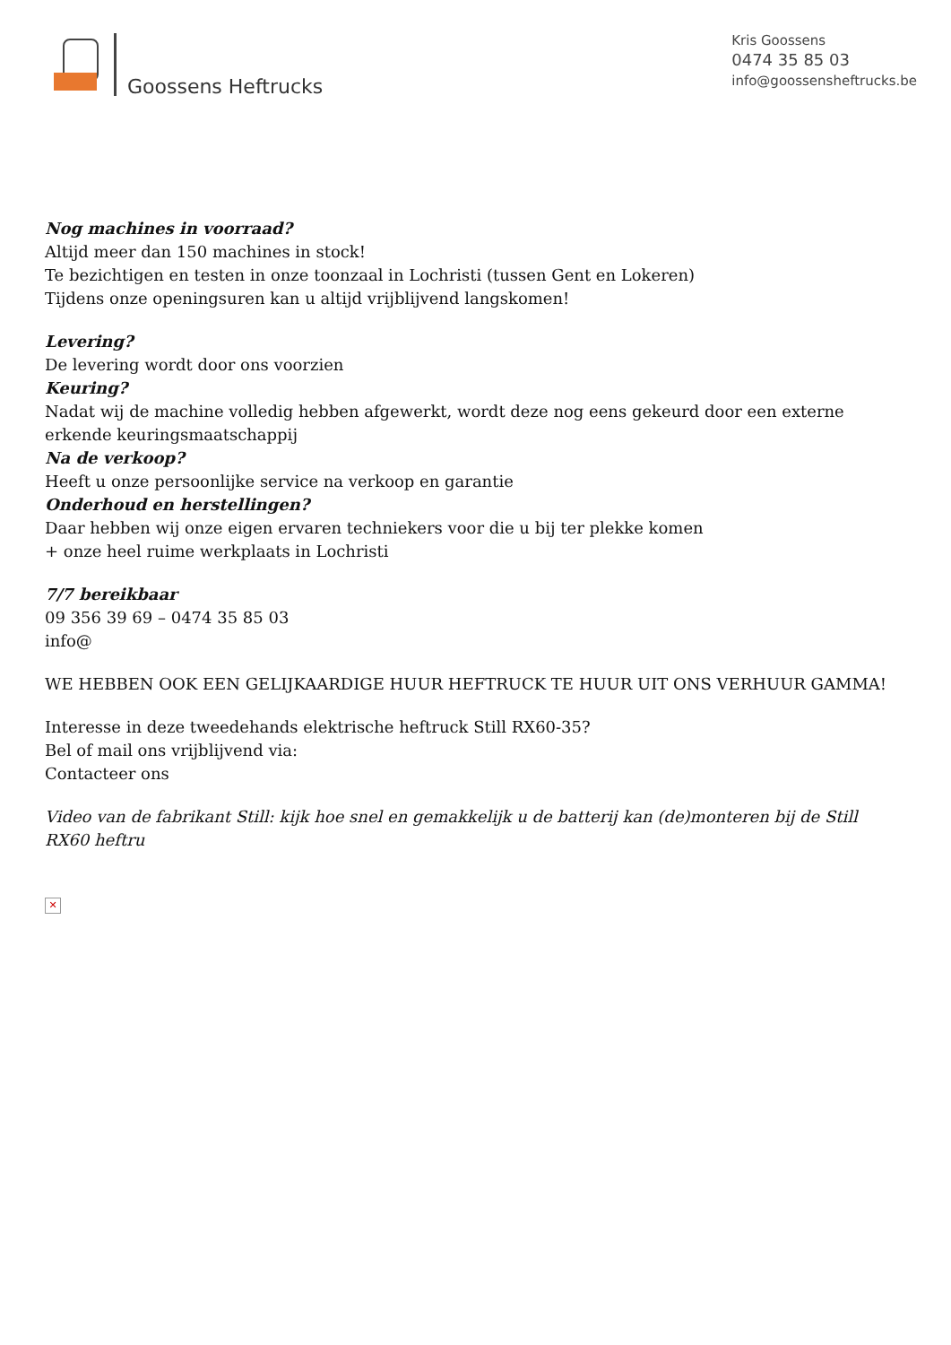Goossens Heftrucks
Kris Goossens
0474 35 85 03
info@goossensheftrucks.be
Nog machines in voorraad?
Altijd meer dan 150 machines in stock!
Te bezichtigen en testen in onze toonzaal in Lochristi (tussen Gent en Lokeren)
Tijdens onze openingsuren kan u altijd vrijblijvend langskomen!
Levering?
De levering wordt door ons voorzien
Keuring?
Nadat wij de machine volledig hebben afgewerkt, wordt deze nog eens gekeurd door een externe erkende keuringsmaatschappij
Na de verkoop?
Heeft u onze persoonlijke service na verkoop en garantie
Onderhoud en herstellingen?
Daar hebben wij onze eigen ervaren techniekers voor die u bij ter plekke komen
+ onze heel ruime werkplaats in Lochristi
7/7 bereikbaar
09 356 39 69 – 0474 35 85 03
info@
WE HEBBEN OOK EEN GELIJKAARDIGE HUUR HEFTRUCK TE HUUR UIT ONS VERHUUR GAMMA!
Interesse in deze tweedehands elektrische heftruck Still RX60-35?
Bel of mail ons vrijblijvend via:
Contacteer ons
Video van de fabrikant Still: kijk hoe snel en gemakkelijk u de batterij kan (de)monteren bij de Still RX60 heftru
✕